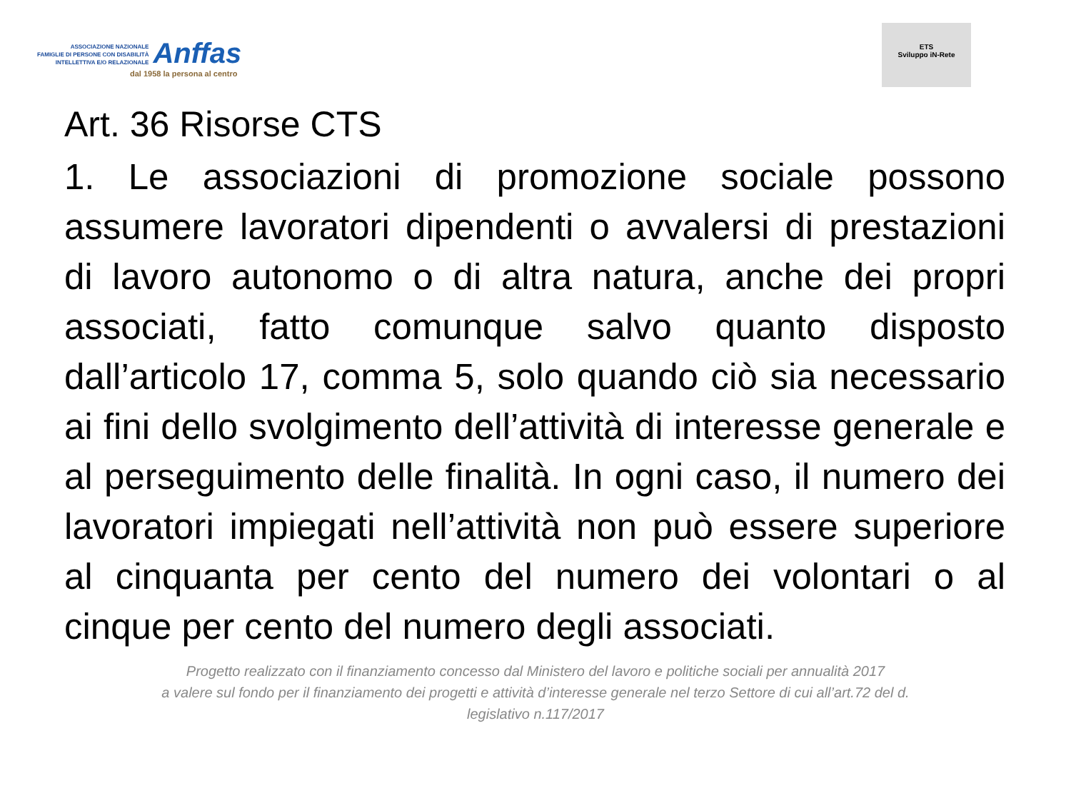ASSOCIAZIONE NAZIONALE
FAMIGLIE DI PERSONE CON DISABILITÀ
INTELLETTIVA E/O RELAZIONALE
Anffas
dal 1958 la persona al centro
ETS
Sviluppo iN-Rete
Art. 36 Risorse CTS
1. Le associazioni di promozione sociale possono assumere lavoratori dipendenti o avvalersi di prestazioni di lavoro autonomo o di altra natura, anche dei propri associati, fatto comunque salvo quanto disposto dall’articolo 17, comma 5, solo quando ciò sia necessario ai fini dello svolgimento dell’attività di interesse generale e al perseguimento delle finalità. In ogni caso, il numero dei lavoratori impiegati nell’attività non può essere superiore al cinquanta per cento del numero dei volontari o al cinque per cento del numero degli associati.
Progetto realizzato con il finanziamento concesso dal Ministero del lavoro e politiche sociali per annualità 2017
a valere sul fondo per il finanziamento dei progetti e attività d’interesse generale nel terzo Settore di cui all’art.72 del d.
legislativo n.117/2017